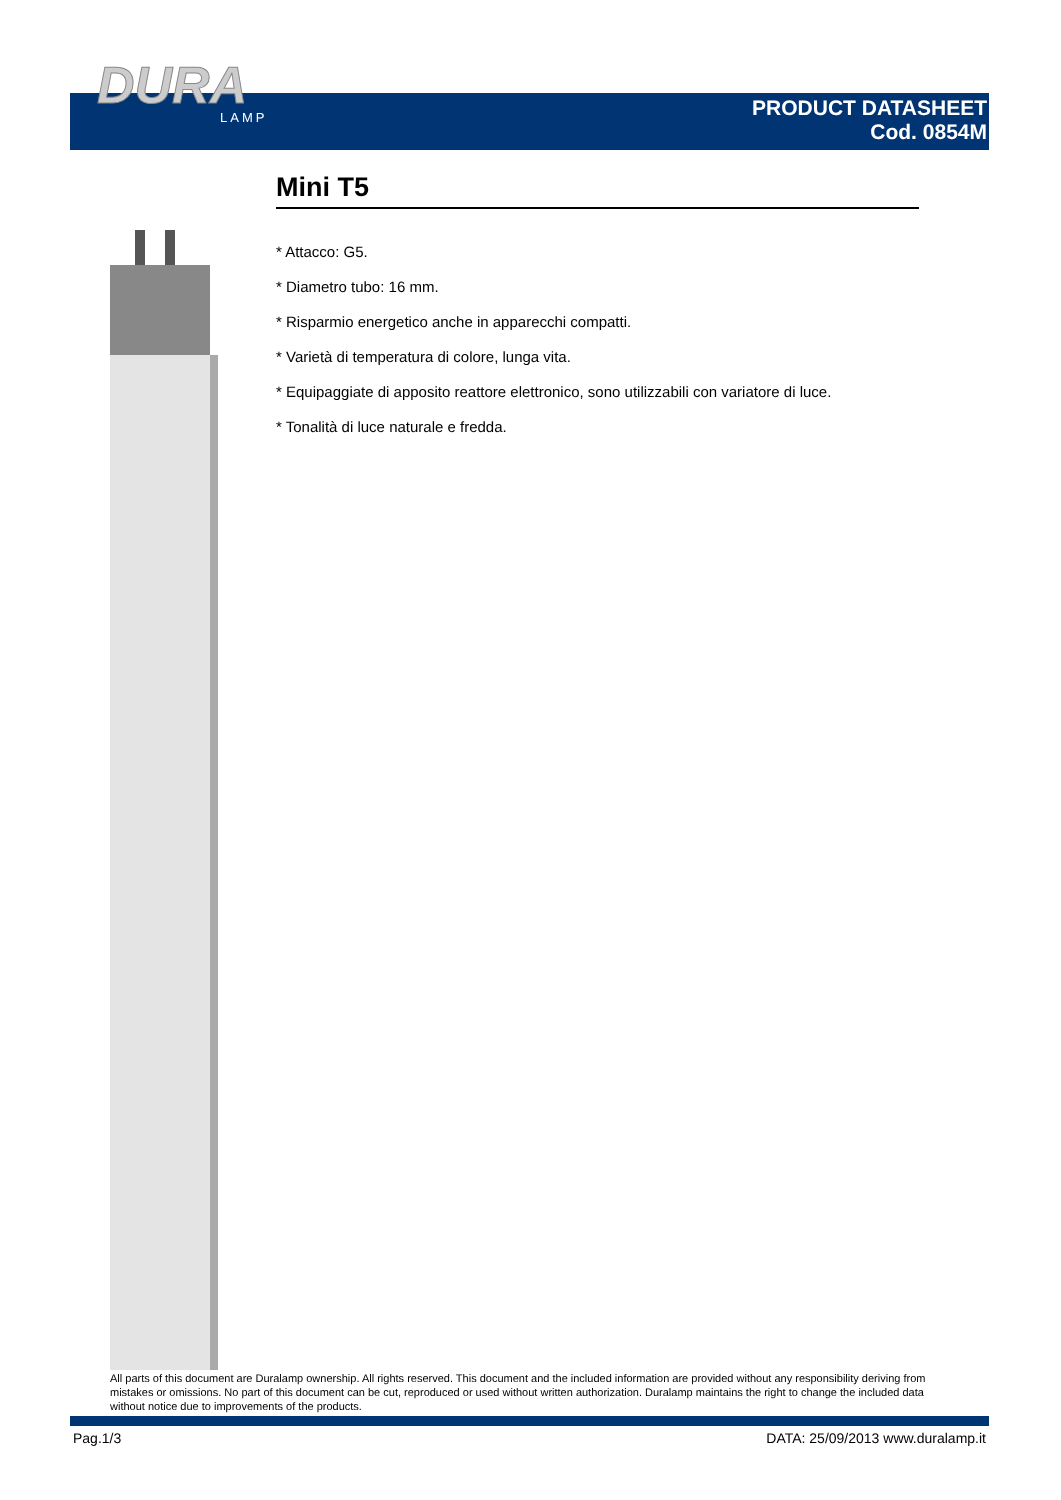DURA
LAMP
PRODUCT DATASHEET
Cod. 0854M
Mini T5
* Attacco: G5.
* Diametro tubo: 16 mm.
* Risparmio energetico anche in apparecchi compatti.
* Varietà di temperatura di colore, lunga vita.
* Equipaggiate di apposito reattore elettronico, sono utilizzabili con variatore di luce.
* Tonalità di luce naturale e fredda.
All parts of this document are Duralamp ownership. All rights reserved. This document and the included information are provided without any responsibility deriving from mistakes or omissions. No part of this document can be cut, reproduced or used without written authorization. Duralamp maintains the right to change the included data without notice due to improvements of the products.
Pag.1/3 DATA: 25/09/2013 www.duralamp.it